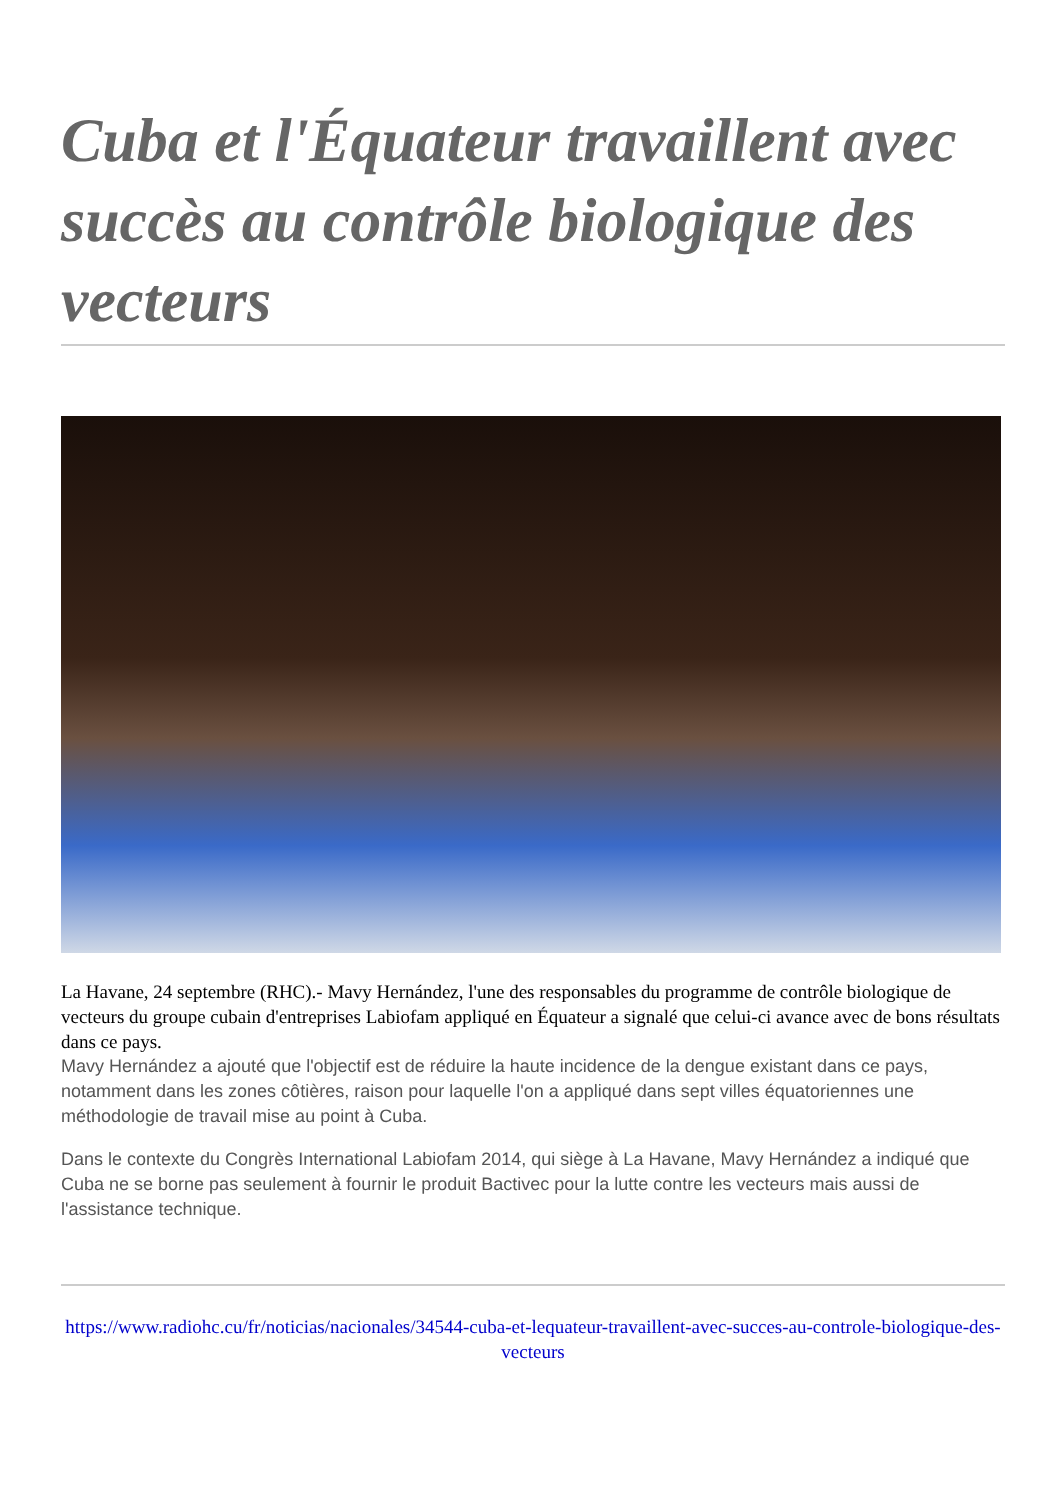Cuba et l'Équateur travaillent avec succès au contrôle biologique des vecteurs
La Havane, 24 septembre (RHC).- Mavy Hernández, l'une des responsables du programme de contrôle biologique de vecteurs du groupe cubain d'entreprises Labiofam appliqué en Équateur a signalé que celui-ci avance avec de bons résultats dans ce pays.
Mavy Hernández a ajouté que l'objectif est de réduire la haute incidence de la dengue existant dans ce pays, notamment dans les zones côtières, raison pour laquelle l'on a appliqué dans sept villes équatoriennes une méthodologie de travail mise au point à Cuba.
Dans le contexte du Congrès International Labiofam 2014, qui siège à La Havane, Mavy Hernández a indiqué que Cuba ne se borne pas seulement à fournir le produit Bactivec pour la lutte contre les vecteurs mais aussi de l'assistance technique.
https://www.radiohc.cu/fr/noticias/nacionales/34544-cuba-et-lequateur-travaillent-avec-succes-au-controle-biologique-des-vecteurs